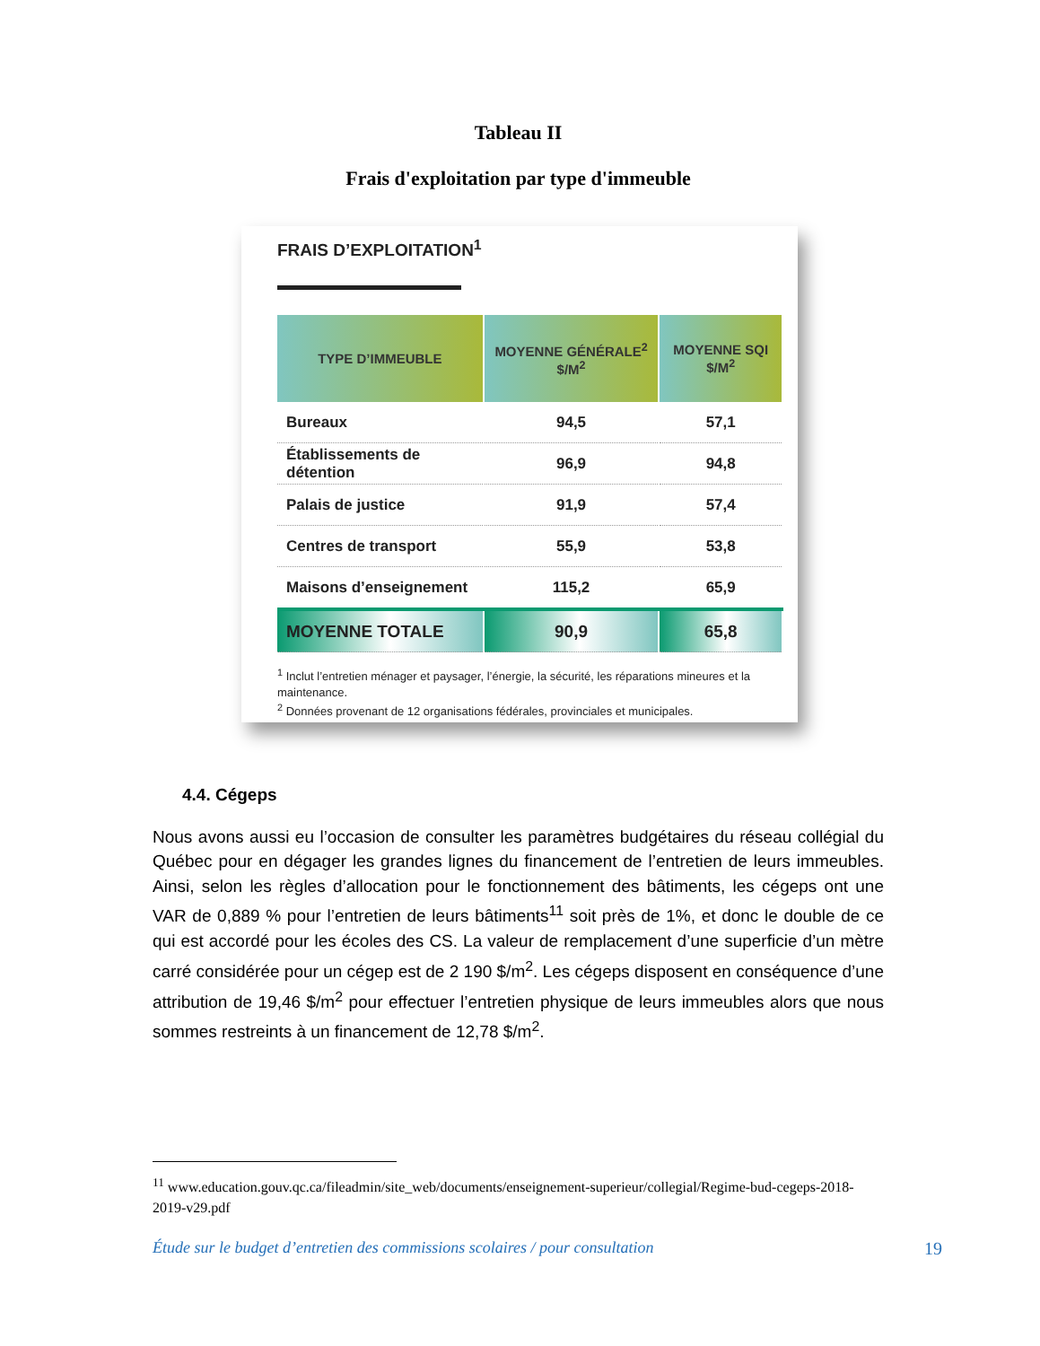Tableau II
Frais d'exploitation par type d'immeuble
FRAIS D’EXPLOITATION<sup>1</sup>
| TYPE D’IMMEUBLE | MOYENNE GÉNÉRALE<sup>2</sup> $/M<sup>2</sup> | MOYENNE SQI $/M<sup>2</sup> |
| --- | --- | --- |
| Bureaux | 94,5 | 57,1 |
| Établissements de détention | 96,9 | 94,8 |
| Palais de justice | 91,9 | 57,4 |
| Centres de transport | 55,9 | 53,8 |
| Maisons d’enseignement | 115,2 | 65,9 |
| MOYENNE TOTALE | 90,9 | 65,8 |
<sup>1</sup> Inclut l’entretien ménager et paysager, l’énergie, la sécurité, les réparations mineures et la maintenance.
<sup>2</sup> Données provenant de 12 organisations fédérales, provinciales et municipales.
4.4. Cégeps
Nous avons aussi eu l’occasion de consulter les paramètres budgétaires du réseau collégial du Québec pour en dégager les grandes lignes du financement de l’entretien de leurs immeubles. Ainsi, selon les règles d’allocation pour le fonctionnement des bâtiments, les cégeps ont une VAR de 0,889 % pour l’entretien de leurs bâtiments<sup>11</sup> soit près de 1%, et donc le double de ce qui est accordé pour les écoles des CS. La valeur de remplacement d’une superficie d’un mètre carré considérée pour un cégep est de 2 190 $/m<sup>2</sup>. Les cégeps disposent en conséquence d’une attribution de 19,46 $/m<sup>2</sup> pour effectuer l’entretien physique de leurs immeubles alors que nous sommes restreints à un financement de 12,78 $/m<sup>2</sup>.
<sup>11</sup> www.education.gouv.qc.ca/fileadmin/site_web/documents/enseignement-superieur/collegial/Regime-bud-cegeps-2018-2019-v29.pdf
Étude sur le budget d’entretien des commissions scolaires / pour consultation 19